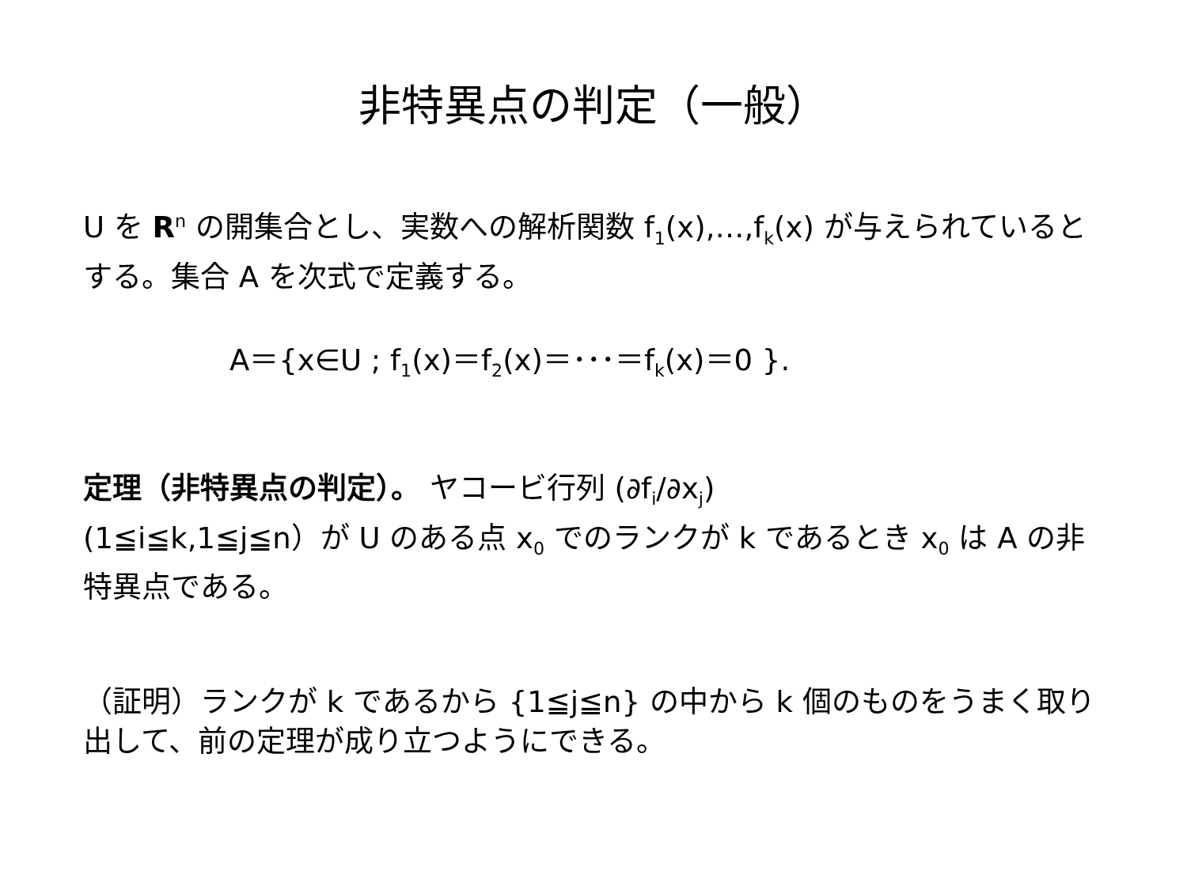非特異点の判定（一般）
U を R<sup>n</sup> の開集合とし、実数への解析関数 f<sub>1</sub>(x),…,f<sub>k</sub>(x) が与えられているとする。集合 A を次式で定義する。
A＝{x∈U ; f<sub>1</sub>(x)＝f<sub>2</sub>(x)＝･･･＝f<sub>k</sub>(x)＝0 }.
定理（非特異点の判定）。 ヤコービ行列 (∂f<sub>i</sub>/∂x<sub>j</sub>)
(1≦i≦k,1≦j≦n）が U のある点 x<sub>0</sub> でのランクが k であるとき x<sub>0</sub> は A の非特異点である。
（証明）ランクが k であるから {1≦j≦n} の中から k 個のものをうまく取り出して、前の定理が成り立つようにできる。